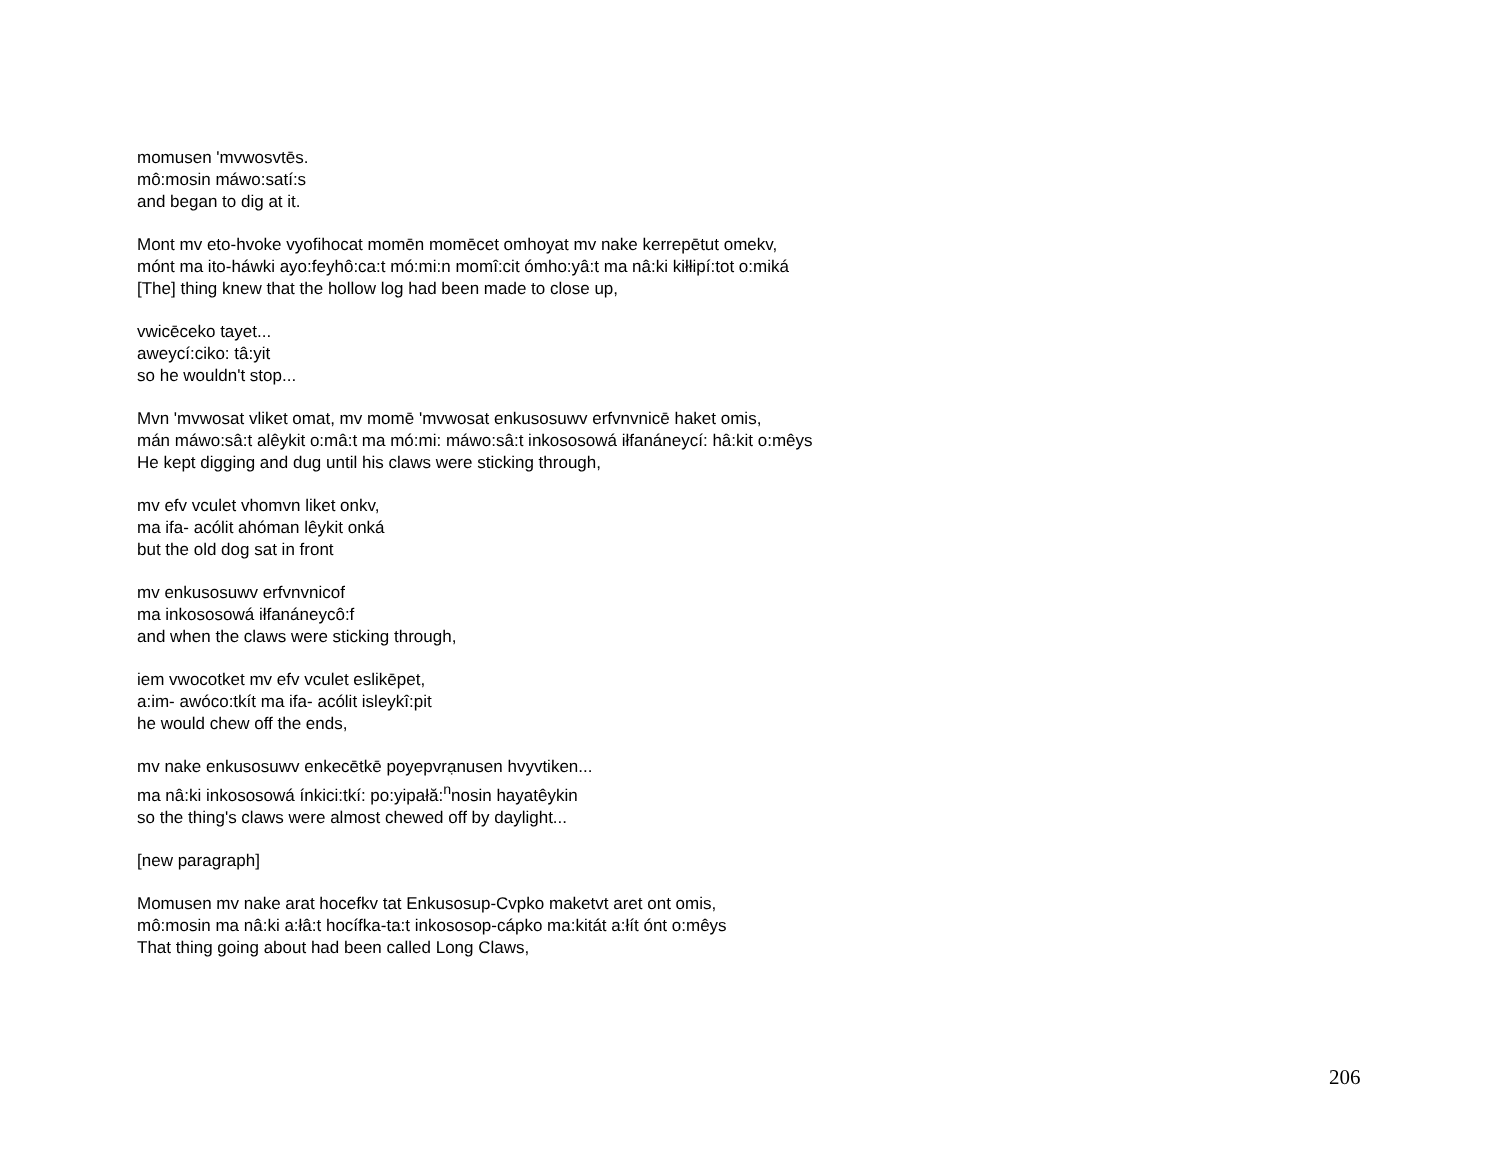momusen 'mvwosvtēs.
mô:mosin máwo:satí:s
and began to dig at it.
Mont mv eto-hvoke vyofihocat momēn momēcet omhoyat mv nake kerrepētut omekv,
mónt ma ito-háwki ayo:feyhô:ca:t mó:mi:n momî:cit ómho:yâ:t ma nâ:ki kiłłipí:tot o:miká
[The] thing knew that the hollow log had been made to close up,
vwicēceko tayet...
aweycí:ciko: tâ:yit
so he wouldn't stop...
Mvn 'mvwosat vliket omat, mv momē 'mvwosat enkusosuwv erfvnvnicē haket omis,
mán máwo:sâ:t alêykit o:mâ:t ma mó:mi: máwo:sâ:t inkososowá iłfanáneycí: hâ:kit o:mêys
He kept digging and dug until his claws were sticking through,
mv efv vculet vhomvn liket onkv,
ma ifa- acólit ahóman lêykit onká
but the old dog sat in front
mv enkusosuwv erfvnvnicof
ma inkososowá iłfanáneycô:f
and when the claws were sticking through,
iem vwocotket mv efv vculet eslikēpet,
a:im- awóco:tkít ma ifa- acólit isleykî:pit
he would chew off the ends,
mv nake enkusosuwv enkecētkē poyepvrạnusen hvyvtiken...
ma nâ:ki inkososowá ínkici:tkí: po:yipałă:<sup>n</sup>nosin hayatêykin
so the thing's claws were almost chewed off by daylight...
[new paragraph]
Momusen mv nake arat hocefkv tat Enkusosup-Cvpko maketvt aret ont omis,
mô:mosin ma nâ:ki a:łâ:t hocífka-ta:t inkososop-cápko ma:kitát a:łít ónt o:mêys
That thing going about had been called Long Claws,
206